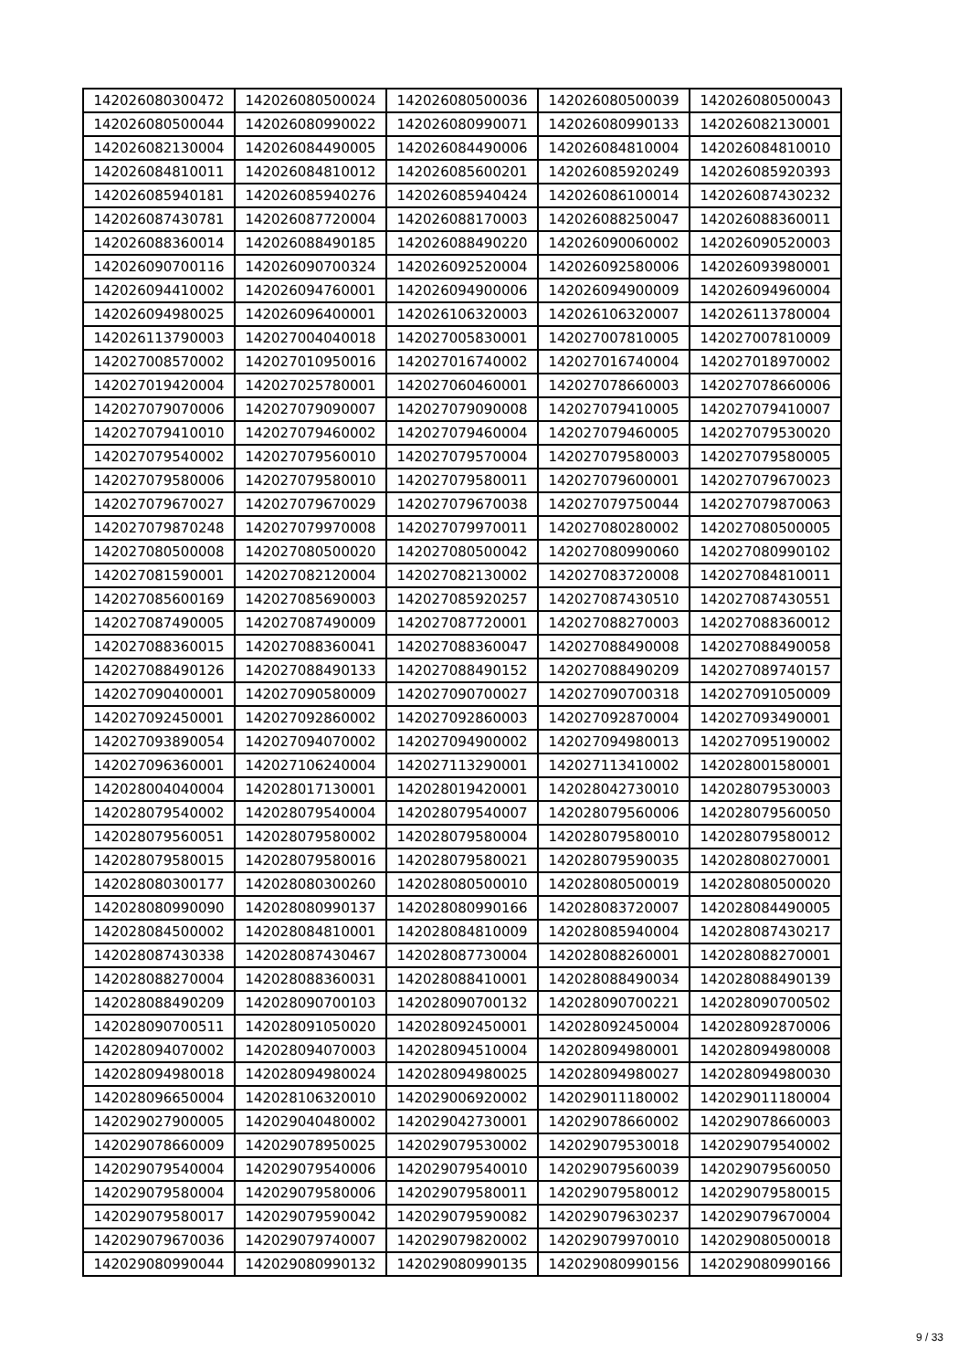| 142026080300472 | 142026080500024 | 142026080500036 | 142026080500039 | 142026080500043 |
| 142026080500044 | 142026080990022 | 142026080990071 | 142026080990133 | 142026082130001 |
| 142026082130004 | 142026084490005 | 142026084490006 | 142026084810004 | 142026084810010 |
| 142026084810011 | 142026084810012 | 142026085600201 | 142026085920249 | 142026085920393 |
| 142026085940181 | 142026085940276 | 142026085940424 | 142026086100014 | 142026087430232 |
| 142026087430781 | 142026087720004 | 142026088170003 | 142026088250047 | 142026088360011 |
| 142026088360014 | 142026088490185 | 142026088490220 | 142026090060002 | 142026090520003 |
| 142026090700116 | 142026090700324 | 142026092520004 | 142026092580006 | 142026093980001 |
| 142026094410002 | 142026094760001 | 142026094900006 | 142026094900009 | 142026094960004 |
| 142026094980025 | 142026096400001 | 142026106320003 | 142026106320007 | 142026113780004 |
| 142026113790003 | 142027004040018 | 142027005830001 | 142027007810005 | 142027007810009 |
| 142027008570002 | 142027010950016 | 142027016740002 | 142027016740004 | 142027018970002 |
| 142027019420004 | 142027025780001 | 142027060460001 | 142027078660003 | 142027078660006 |
| 142027079070006 | 142027079090007 | 142027079090008 | 142027079410005 | 142027079410007 |
| 142027079410010 | 142027079460002 | 142027079460004 | 142027079460005 | 142027079530020 |
| 142027079540002 | 142027079560010 | 142027079570004 | 142027079580003 | 142027079580005 |
| 142027079580006 | 142027079580010 | 142027079580011 | 142027079600001 | 142027079670023 |
| 142027079670027 | 142027079670029 | 142027079670038 | 142027079750044 | 142027079870063 |
| 142027079870248 | 142027079970008 | 142027079970011 | 142027080280002 | 142027080500005 |
| 142027080500008 | 142027080500020 | 142027080500042 | 142027080990060 | 142027080990102 |
| 142027081590001 | 142027082120004 | 142027082130002 | 142027083720008 | 142027084810011 |
| 142027085600169 | 142027085690003 | 142027085920257 | 142027087430510 | 142027087430551 |
| 142027087490005 | 142027087490009 | 142027087720001 | 142027088270003 | 142027088360012 |
| 142027088360015 | 142027088360041 | 142027088360047 | 142027088490008 | 142027088490058 |
| 142027088490126 | 142027088490133 | 142027088490152 | 142027088490209 | 142027089740157 |
| 142027090400001 | 142027090580009 | 142027090700027 | 142027090700318 | 142027091050009 |
| 142027092450001 | 142027092860002 | 142027092860003 | 142027092870004 | 142027093490001 |
| 142027093890054 | 142027094070002 | 142027094900002 | 142027094980013 | 142027095190002 |
| 142027096360001 | 142027106240004 | 142027113290001 | 142027113410002 | 142028001580001 |
| 142028004040004 | 142028017130001 | 142028019420001 | 142028042730010 | 142028079530003 |
| 142028079540002 | 142028079540004 | 142028079540007 | 142028079560006 | 142028079560050 |
| 142028079560051 | 142028079580002 | 142028079580004 | 142028079580010 | 142028079580012 |
| 142028079580015 | 142028079580016 | 142028079580021 | 142028079590035 | 142028080270001 |
| 142028080300177 | 142028080300260 | 142028080500010 | 142028080500019 | 142028080500020 |
| 142028080990090 | 142028080990137 | 142028080990166 | 142028083720007 | 142028084490005 |
| 142028084500002 | 142028084810001 | 142028084810009 | 142028085940004 | 142028087430217 |
| 142028087430338 | 142028087430467 | 142028087730004 | 142028088260001 | 142028088270001 |
| 142028088270004 | 142028088360031 | 142028088410001 | 142028088490034 | 142028088490139 |
| 142028088490209 | 142028090700103 | 142028090700132 | 142028090700221 | 142028090700502 |
| 142028090700511 | 142028091050020 | 142028092450001 | 142028092450004 | 142028092870006 |
| 142028094070002 | 142028094070003 | 142028094510004 | 142028094980001 | 142028094980008 |
| 142028094980018 | 142028094980024 | 142028094980025 | 142028094980027 | 142028094980030 |
| 142028096650004 | 142028106320010 | 142029006920002 | 142029011180002 | 142029011180004 |
| 142029027900005 | 142029040480002 | 142029042730001 | 142029078660002 | 142029078660003 |
| 142029078660009 | 142029078950025 | 142029079530002 | 142029079530018 | 142029079540002 |
| 142029079540004 | 142029079540006 | 142029079540010 | 142029079560039 | 142029079560050 |
| 142029079580004 | 142029079580006 | 142029079580011 | 142029079580012 | 142029079580015 |
| 142029079580017 | 142029079590042 | 142029079590082 | 142029079630237 | 142029079670004 |
| 142029079670036 | 142029079740007 | 142029079820002 | 142029079970010 | 142029080500018 |
| 142029080990044 | 142029080990132 | 142029080990135 | 142029080990156 | 142029080990166 |
9 / 33